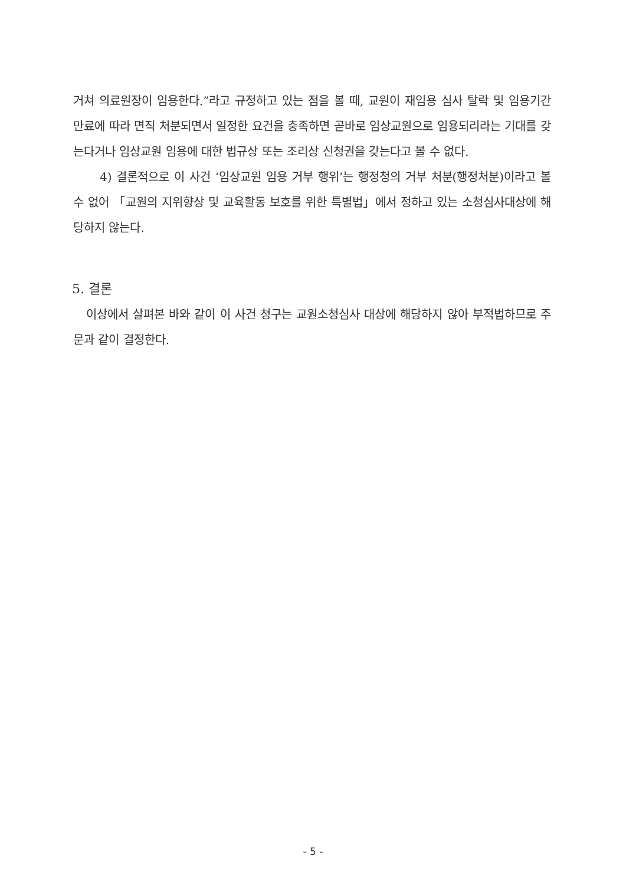거쳐 의료원장이 임용한다.”라고 규정하고 있는 점을 볼 때, 교원이 재임용 심사 탈락 및 임용기간 만료에 따라 면직 처분되면서 일정한 요건을 충족하면 곧바로 임상교원으로 임용되리라는 기대를 갖는다거나 임상교원 임용에 대한 법규상 또는 조리상 신청권을 갖는다고 볼 수 없다.
4) 결론적으로 이 사건 ‘임상교원 임용 거부 행위’는 행정청의 거부 처분(행정처분)이라고 볼 수 없어 「교원의 지위향상 및 교육활동 보호를 위한 특별법」에서 정하고 있는 소청심사대상에 해당하지 않는다.
5. 결론
이상에서 살펴본 바와 같이 이 사건 청구는 교원소청심사 대상에 해당하지 않아 부적법하므로 주문과 같이 결정한다.
- 5 -